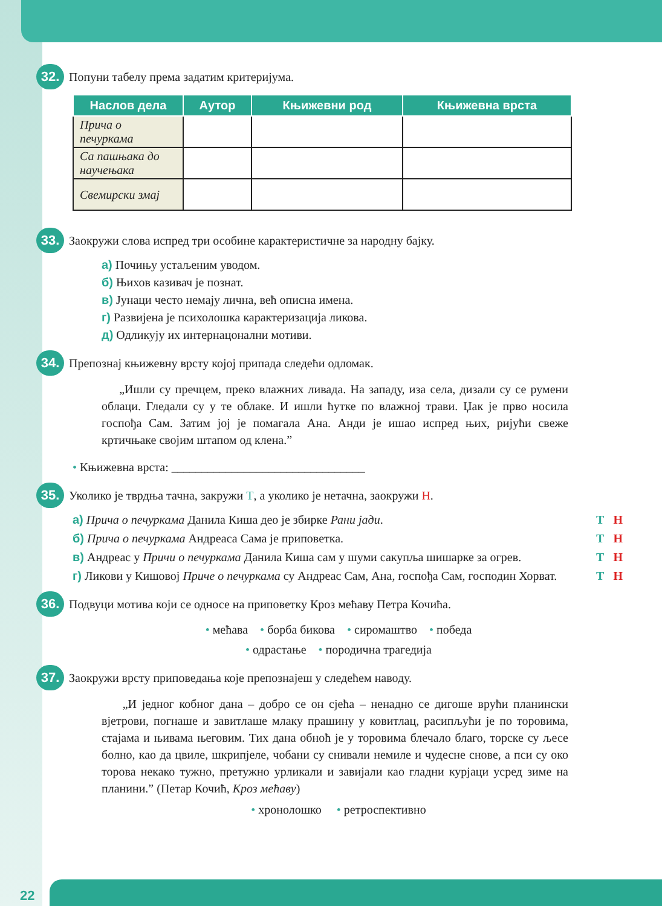32. Попуни табелу према задатим критеријума.
| Наслов дела | Аутор | Књижевни род | Књижевна врста |
| --- | --- | --- | --- |
| Прича о печуркама | | | |
| Са пашњака до научењака | | | |
| Свемирски змај | | | |
33. Заокружи слова испред три особине карактеристичне за народну бајку.
а) Почињу устаљеним уводом.
б) Њихов казивач је познат.
в) Јунаци често немају лична, већ описна имена.
г) Развијена је психолошка карактеризација ликова.
д) Одликују их интернацонални мотиви.
34. Препознај књижевну врсту којој припада следећи одломак.
„Ишли су пречцем, преко влажних ливада. На западу, иза села, дизали су се румени облаци. Гледали су у те облаке. И ишли ћутке по влажној трави. Џак је прво носила госпођа Сам. Затим јој је помагала Ана. Анди је ишао испред њих, ријући свеже кртичњаке својим штапом од клена.”
• Књижевна врста: ________________________________
35. Уколико је тврдња тачна, закружи Т, а уколико је нетачна, заокружи Н.
а) Прича о печуркама Данила Киша део је збирке Рани јади.
Т Н
б) Прича о печуркама Андреаса Сама је приповетка.
Т Н
в) Андреас у Причи о печуркама Данила Киша сам у шуми сакупља шишарке за огрев.
Т Н
г) Ликови у Кишовој Приче о печуркама су Андреас Сам, Ана, госпођа Сам, господин Хорват.
Т Н
36. Подвуци мотива који се односе на приповетку Кроз мећаву Петра Кочића.
• мећава • борба бикова • сиромаштво • победа
• одрастање • породична трагедија
37. Заокружи врсту приповедања које препознајеш у следећем наводу.
„И једног кобног дана – добро се он сјећа – ненадно се дигоше врући планински вјетрови, погнаше и завитлаше млаку прашину у ковитлац, расипљући је по торовима, стајама и њивама његовим. Тих дана обноћ је у торовима блечало благо, торске су љесе болно, као да цвиле, шкрипјеле, чобани су снивали немиле и чудесне снове, а пси су око торова некако тужно, претужно урликали и завијали као гладни курјаци усред зиме на планини.” (Петар Кочић, Кроз мећаву)
• хронолошко • ретроспективно
22